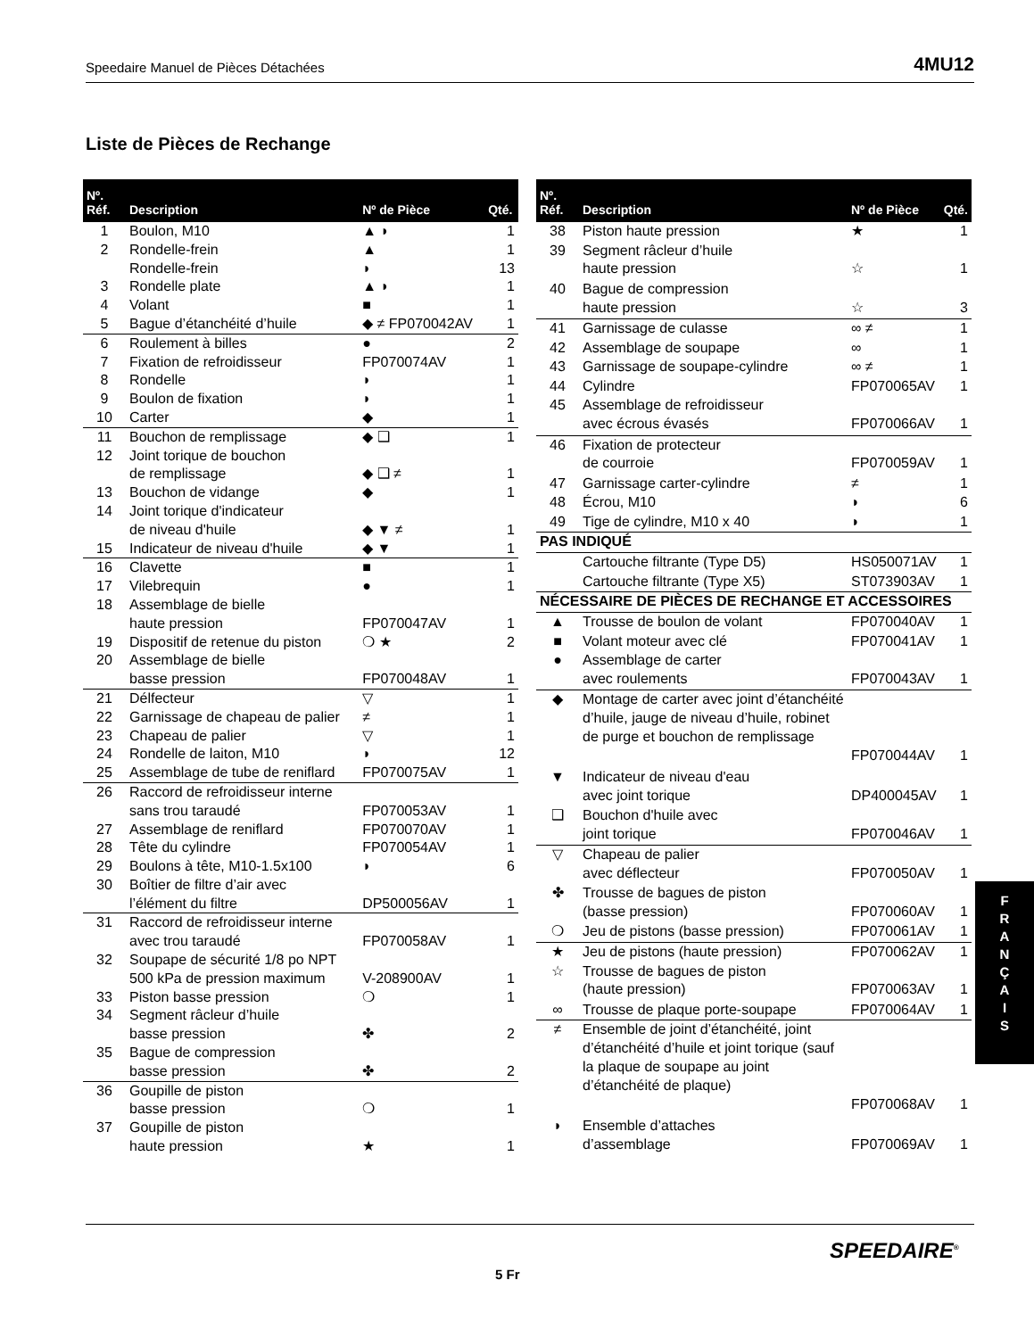Speedaire Manuel de Pièces Détachées 4MU12
Liste de Pièces de Rechange
| Nº. Réf. | Description | Nº de Pièce | Qté. |
| --- | --- | --- | --- |
| 1 | Boulon, M10 | ▲ ◗ | 1 |
| 2 | Rondelle-frein | ▲ | 1 |
| | Rondelle-frein | ◗ | 13 |
| 3 | Rondelle plate | ▲ ◗ | 1 |
| 4 | Volant | ■ | 1 |
| 5 | Bague d’étanchéité d’huile | ◆ ≠ FP070042AV | 1 |
| 6 | Roulement à billes | ● | 2 |
| 7 | Fixation de refroidisseur | FP070074AV | 1 |
| 8 | Rondelle | ◗ | 1 |
| 9 | Boulon de fixation | ◗ | 1 |
| 10 | Carter | ◆ | 1 |
| 11 | Bouchon de remplissage | ◆ ❑ | 1 |
| 12 | Joint torique de bouchon de remplissage | ◆ ❑ ≠ | 1 |
| 13 | Bouchon de vidange | ◆ | 1 |
| 14 | Joint torique d'indicateur de niveau d'huile | ◆ ▼ ≠ | 1 |
| 15 | Indicateur de niveau d'huile | ◆ ▼ | 1 |
| 16 | Clavette | ■ | 1 |
| 17 | Vilebrequin | ● | 1 |
| 18 | Assemblage de bielle haute pression | FP070047AV | 1 |
| 19 | Dispositif de retenue du piston | ❍ ★ | 2 |
| 20 | Assemblage de bielle basse pression | FP070048AV | 1 |
| 21 | Délfecteur | ▽ | 1 |
| 22 | Garnissage de chapeau de palier | ≠ | 1 |
| 23 | Chapeau de palier | ▽ | 1 |
| 24 | Rondelle de laiton, M10 | ◗ | 12 |
| 25 | Assemblage de tube de reniflard | FP070075AV | 1 |
| 26 | Raccord de refroidisseur interne sans trou taraudé | FP070053AV | 1 |
| 27 | Assemblage de reniflard | FP070070AV | 1 |
| 28 | Tête du cylindre | FP070054AV | 1 |
| 29 | Boulons à tête, M10-1.5x100 | ◗ | 6 |
| 30 | Boîtier de filtre d’air avec l’élément du filtre | DP500056AV | 1 |
| 31 | Raccord de refroidisseur interne avec trou taraudé | FP070058AV | 1 |
| 32 | Soupape de sécurité 1/8 po NPT 500 kPa de pression maximum | V-208900AV | 1 |
| 33 | Piston basse pression | ❍ | 1 |
| 34 | Segment râcleur d’huile basse pression | ✤ | 2 |
| 35 | Bague de compression basse pression | ✤ | 2 |
| 36 | Goupille de piston basse pression | ❍ | 1 |
| 37 | Goupille de piston haute pression | ★ | 1 |
| Nº. Réf. | Description | Nº de Pièce | Qté. |
| --- | --- | --- | --- |
| 38 | Piston haute pression | ★ | 1 |
| 39 | Segment râcleur d’huile haute pression | ☆ | 1 |
| 40 | Bague de compression haute pression | ☆ | 3 |
| 41 | Garnissage de culasse | ∞ ≠ | 1 |
| 42 | Assemblage de soupape | ∞ | 1 |
| 43 | Garnissage de soupape-cylindre | ∞ ≠ | 1 |
| 44 | Cylindre | FP070065AV | 1 |
| 45 | Assemblage de refroidisseur avec écrous évasés | FP070066AV | 1 |
| 46 | Fixation de protecteur de courroie | FP070059AV | 1 |
| 47 | Garnissage carter-cylindre | ≠ | 1 |
| 48 | Écrou, M10 | ◗ | 6 |
| 49 | Tige de cylindre, M10 x 40 | ◗ | 1 |
| PAS INDIQUÉ | | | |
| | Cartouche filtrante (Type D5) | HS050071AV | 1 |
| | Cartouche filtrante (Type X5) | ST073903AV | 1 |
| NÉCESSAIRE DE PIÈCES DE RECHANGE ET ACCESSOIRES | | | |
| ▲ | Trousse de boulon de volant | FP070040AV | 1 |
| ■ | Volant moteur avec clé | FP070041AV | 1 |
| ● | Assemblage de carter avec roulements | FP070043AV | 1 |
| ◆ | Montage de carter avec joint d’étanchéité d’huile, jauge de niveau d’huile, robinet de purge et bouchon de remplissage | FP070044AV | 1 |
| ▼ | Indicateur de niveau d'eau avec joint torique | DP400045AV | 1 |
| ❑ | Bouchon d'huile avec joint torique | FP070046AV | 1 |
| ▽ | Chapeau de palier avec déflecteur | FP070050AV | 1 |
| ✤ | Trousse de bagues de piston (basse pression) | FP070060AV | 1 |
| ❍ | Jeu de pistons (basse pression) | FP070061AV | 1 |
| ★ | Jeu de pistons (haute pression) | FP070062AV | 1 |
| ☆ | Trousse de bagues de piston (haute pression) | FP070063AV | 1 |
| ∞ | Trousse de plaque porte-soupape | FP070064AV | 1 |
| ≠ | Ensemble de joint d’étanchéité, joint d’étanchéité d’huile et joint torique (sauf la plaque de soupape au joint d’étanchéité de plaque) | FP070068AV | 1 |
| ◗ | Ensemble d’attaches d’assemblage | FP070069AV | 1 |
F
R
A
N
Ç
A
I
S
SPEEDAIRE<sup>®</sup>
5 Fr